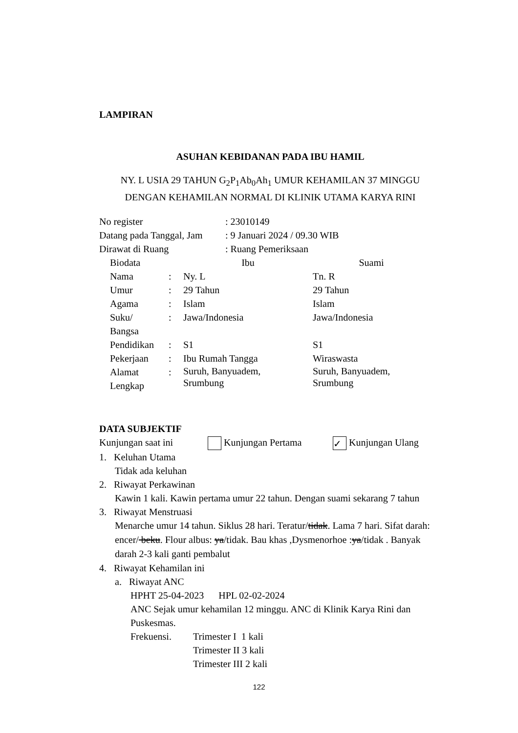LAMPIRAN
ASUHAN KEBIDANAN PADA IBU HAMIL
NY. L USIA 29 TAHUN G<sub>2</sub>P<sub>1</sub>Ab<sub>0</sub>Ah<sub>1</sub> UMUR KEHAMILAN 37 MINGGU
DENGAN KEHAMILAN NORMAL DI KLINIK UTAMA KARYA RINI
| No register | : 23010149 |
| Datang pada Tanggal, Jam | : 9 Januari 2024 / 09.30 WIB |
| Dirawat di Ruang | : Ruang Pemeriksaan |
| Biodata | | Ibu | Suami |
| Nama | : | Ny. L | Tn. R |
| Umur | : | 29 Tahun | 29 Tahun |
| Agama | : | Islam | Islam |
| Suku/ Bangsa | : | Jawa/Indonesia | Jawa/Indonesia |
| Pendidikan | : | S1 | S1 |
| Pekerjaan | : | Ibu Rumah Tangga | Wiraswasta |
| Alamat Lengkap | : | Suruh, Banyuadem, Srumbung | Suruh, Banyuadem, Srumbung |
DATA SUBJEKTIF
Kunjungan saat ini Kunjungan Pertama ✓ Kunjungan Ulang
1. Keluhan Utama
Tidak ada keluhan
2. Riwayat Perkawinan
Kawin 1 kali. Kawin pertama umur 22 tahun. Dengan suami sekarang 7 tahun
3. Riwayat Menstruasi
Menarche umur 14 tahun. Siklus 28 hari. Teratur/tidak. Lama 7 hari. Sifat darah: encer/ beku. Flour albus: ya/tidak. Bau khas ,Dysmenorhoe :ya/tidak . Banyak darah 2-3 kali ganti pembalut
4. Riwayat Kehamilan ini
a. Riwayat ANC
HPHT 25-04-2023 HPL 02-02-2024
ANC Sejak umur kehamilan 12 minggu. ANC di Klinik Karya Rini dan Puskesmas.
| Frekuensi. | Trimester I 1 kali |
| | Trimester II 3 kali |
| | Trimester III 2 kali |
122